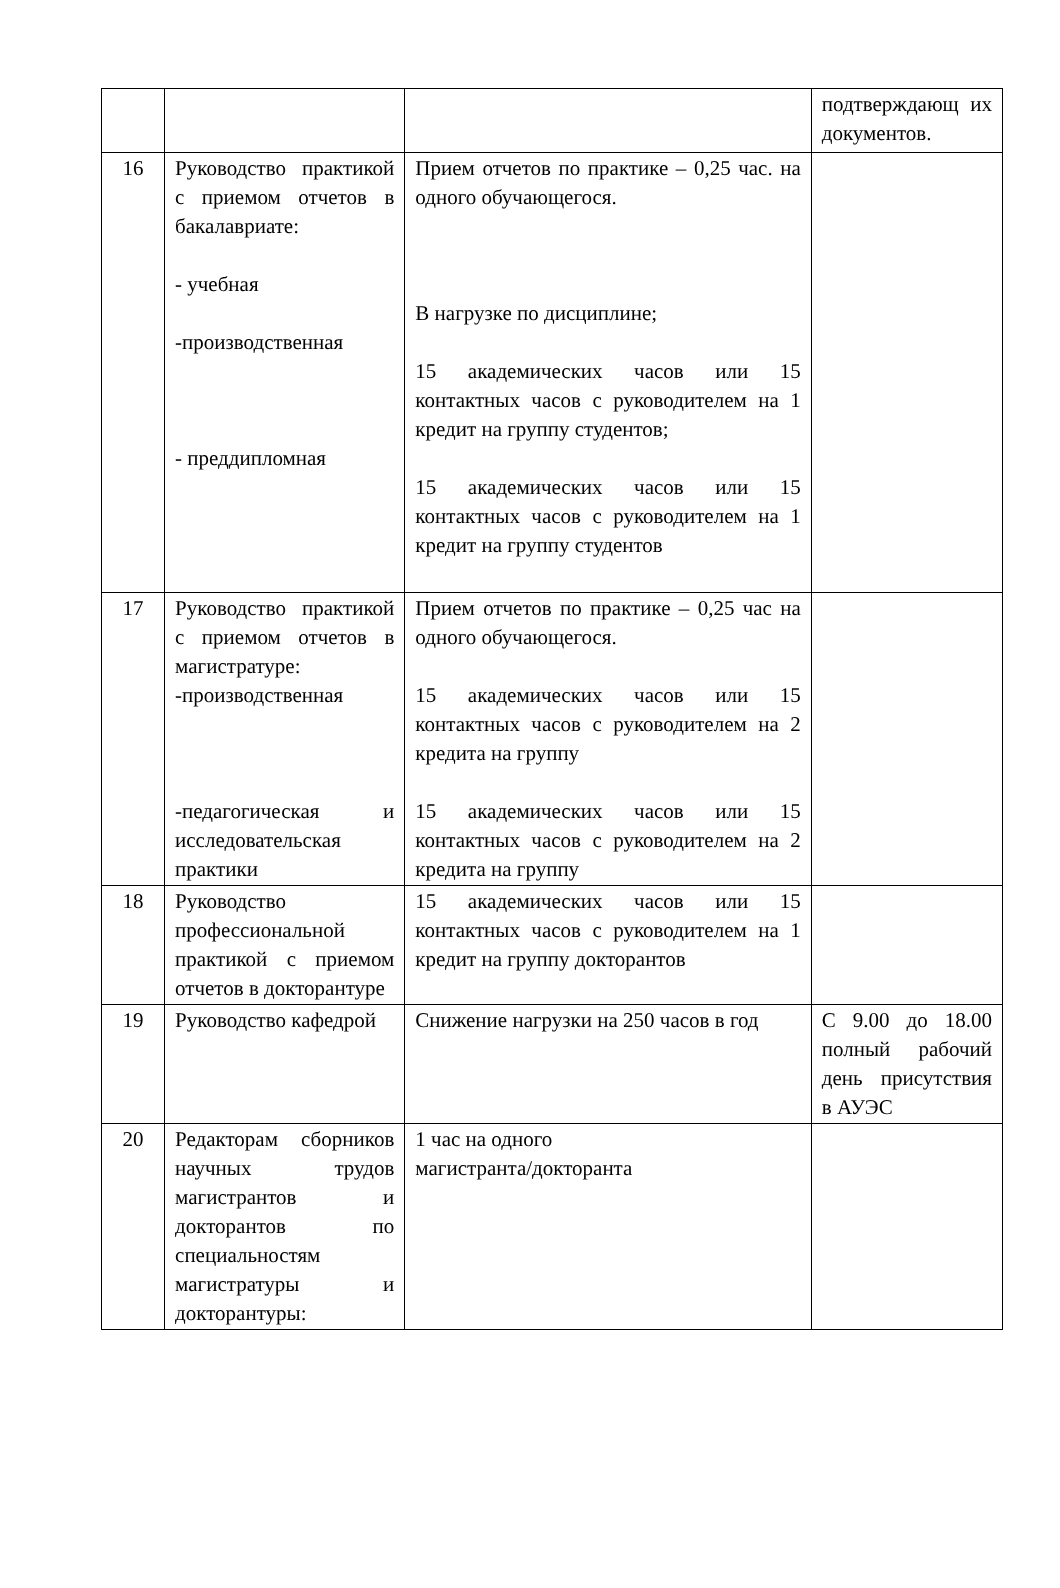| | | | подтверждающ их документов. |
| 16 | Руководство практикой с приемом отчетов в бакалавриате: - учебная -производственная - преддипломная | Прием отчетов по практике – 0,25 час. на одного обучающегося. В нагрузке по дисциплине; 15 академических часов или 15 контактных часов с руководителем на 1 кредит на группу студентов; 15 академических часов или 15 контактных часов с руководителем на 1 кредит на группу студентов | |
| 17 | Руководство практикой с приемом отчетов в магистратуре: -производственная -педагогическая и исследовательская практики | Прием отчетов по практике – 0,25 час на одного обучающегося. 15 академических часов или 15 контактных часов с руководителем на 2 кредита на группу 15 академических часов или 15 контактных часов с руководителем на 2 кредита на группу | |
| 18 | Руководство профессиональной практикой с приемом отчетов в докторантуре | 15 академических часов или 15 контактных часов с руководителем на 1 кредит на группу докторантов | |
| 19 | Руководство кафедрой | Снижение нагрузки на 250 часов в год | С 9.00 до 18.00 полный рабочий день присутствия в АУЭС |
| 20 | Редакторам сборников научных трудов магистрантов и докторантов по специальностям магистратуры и докторантуры: | 1 час на одного магистранта/докторанта | |